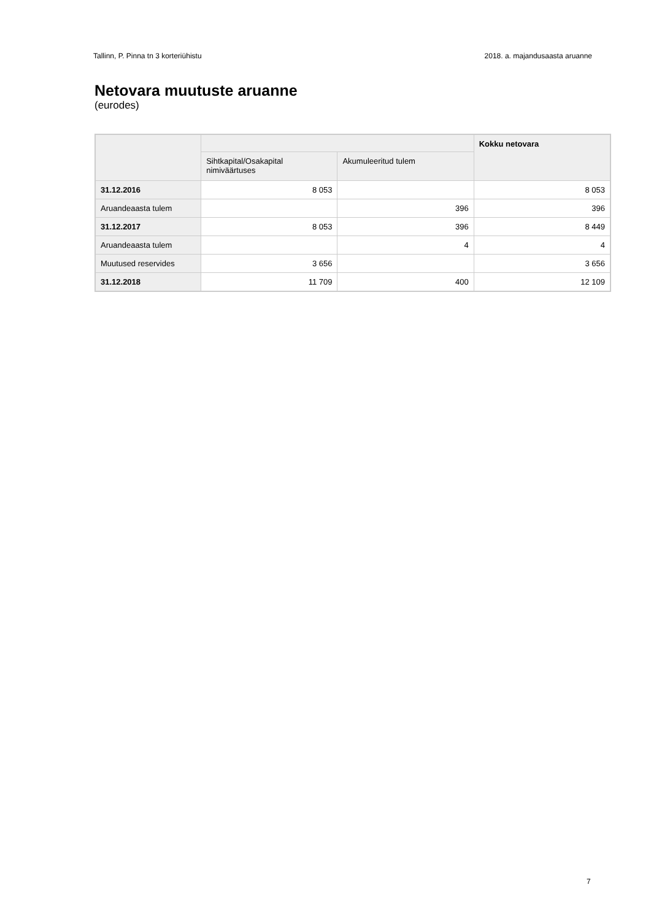Tallinn, P. Pinna tn 3 korteriühistu 2018. a. majandusaasta aruanne
Netovara muutuste aruanne
(eurodes)
| | | | Kokku netovara |
| --- | --- | --- | --- |
| | Sihtkapital/Osakapital nimiväärtuses | Akumuleeritud tulem | |
| 31.12.2016 | 8 053 | | 8 053 |
| Aruandeaasta tulem | | 396 | 396 |
| 31.12.2017 | 8 053 | 396 | 8 449 |
| Aruandeaasta tulem | | 4 | 4 |
| Muutused reservides | 3 656 | | 3 656 |
| 31.12.2018 | 11 709 | 400 | 12 109 |
7